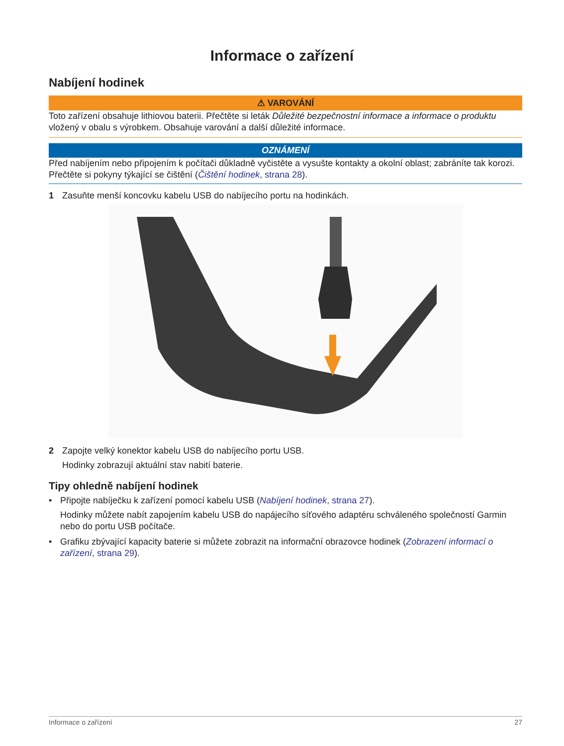Informace o zařízení
Nabíjení hodinek
⚠ VAROVÁNÍ
Toto zařízení obsahuje lithiovou baterii. Přečtěte si leták Důležité bezpečnostní informace a informace o produktu vložený v obalu s výrobkem. Obsahuje varování a další důležité informace.
OZNÁMENÍ
Před nabíjením nebo připojením k počítači důkladně vyčistěte a vysušte kontakty a okolní oblast; zabráníte tak korozi. Přečtěte si pokyny týkající se čištění (Čištění hodinek, strana 28).
1 Zasuňte menší koncovku kabelu USB do nabíjecího portu na hodinkách.
2 Zapojte velký konektor kabelu USB do nabíjecího portu USB.
Hodinky zobrazují aktuální stav nabití baterie.
Tipy ohledně nabíjení hodinek
• Připojte nabíječku k zařízení pomocí kabelu USB (Nabíjení hodinek, strana 27).
Hodinky můžete nabít zapojením kabelu USB do napájecího síťového adaptéru schváleného společností Garmin nebo do portu USB počítače.
• Grafiku zbývající kapacity baterie si můžete zobrazit na informační obrazovce hodinek (Zobrazení informací o zařízení, strana 29).
Informace o zařízení 27